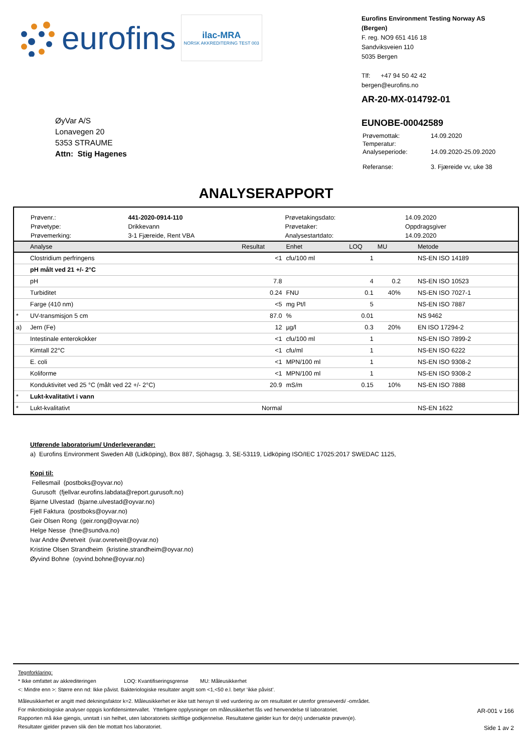eurofins
ilac-MRA
NORSK AKKREDITERING TEST 003
Eurofins Environment Testing Norway AS (Bergen)
F. reg. NO9 651 416 18
Sandviksveien 110
5035 Bergen
Tlf: +47 94 50 42 42
bergen@eurofins.no
ØyVar A/S
Lonavegen 20
5353 STRAUME
Attn: Stig Hagenes
AR-20-MX-014792-01
EUNOBE-00042589
| Prøvemottak: | 14.09.2020 |
| Temperatur: | |
| Analyseperiode: | 14.09.2020-25.09.2020 |
| Referanse: | 3. Fjæreide vv, uke 38 |
ANALYSERAPPORT
| Prøvenr.: | 441-2020-0914-110 | Prøvetakingsdato: | 14.09.2020 |
| Prøvetype: | Drikkevann | Prøvetaker: | Oppdragsgiver |
| Prøvemerking: | 3-1 Fjæreide, Rent VBA | Analysestartdato: | 14.09.2020 |
| | Analyse | Resultat | Enhet | LOQ | MU | Metode |
| --- | --- | --- | --- | --- | --- | --- |
| | Clostridium perfringens | <1 | cfu/100 ml | 1 | | NS-EN ISO 14189 |
| | pH målt ved 21 +/- 2°C | | | | | |
| | pH | 7.8 | | 4 | 0.2 | NS-EN ISO 10523 |
| | Turbiditet | 0.24 | FNU | 0.1 | 40% | NS-EN ISO 7027-1 |
| | Farge (410 nm) | <5 | mg Pt/l | 5 | | NS-EN ISO 7887 |
| * | UV-transmisjon 5 cm | 87.0 | % | 0.01 | | NS 9462 |
| a) | Jern (Fe) | 12 | µg/l | 0.3 | 20% | EN ISO 17294-2 |
| | Intestinale enterokokker | <1 | cfu/100 ml | 1 | | NS-EN ISO 7899-2 |
| | Kimtall 22°C | <1 | cfu/ml | 1 | | NS-EN ISO 6222 |
| | E. coli | <1 | MPN/100 ml | 1 | | NS-EN ISO 9308-2 |
| | Koliforme | <1 | MPN/100 ml | 1 | | NS-EN ISO 9308-2 |
| | Konduktivitet ved 25 °C (målt ved 22 +/- 2°C) | 20.9 | mS/m | 0.15 | 10% | NS-EN ISO 7888 |
| * | Lukt-kvalitativt i vann | | | | | |
| * | Lukt-kvalitativt | Normal | | | | NS-EN 1622 |
Utførende laboratorium/ Underleverandør:
a) Eurofins Environment Sweden AB (Lidköping), Box 887, Sjöhagsg. 3, SE-53119, Lidköping ISO/IEC 17025:2017 SWEDAC 1125,
Kopi til:
Fellesmail (postboks@oyvar.no)
Gurusoft (fjellvar.eurofins.labdata@report.gurusoft.no)
Bjarne Ulvestad (bjarne.ulvestad@oyvar.no)
Fjell Faktura (postboks@oyvar.no)
Geir Olsen Rong (geir.rong@oyvar.no)
Helge Nesse (hne@sundva.no)
Ivar Andre Øvretveit (ivar.ovretveit@oyvar.no)
Kristine Olsen Strandheim (kristine.strandheim@oyvar.no)
Øyvind Bohne (oyvind.bohne@oyvar.no)
Tegnforklaring:
* Ikke omfattet av akkrediteringen LOQ: Kvantifiseringsgrense MU: Måleusikkerhet
<: Mindre enn >: Større enn nd: Ikke påvist. Bakteriologiske resultater angitt som <1,<50 e.l. betyr ‘ikke påvist’.
Måleusikkerhet er angitt med dekningsfaktor k=2. Måleusikkerhet er ikke tatt hensyn til ved vurdering av om resultatet er utenfor grenseverdi/ -området.
For mikrobiologiske analyser oppgis konfidensintervallet. Ytterligere opplysninger om måleusikkerhet fås ved henvendelse til laboratoriet.
Rapporten må ikke gjengis, unntatt i sin helhet, uten laboratoriets skriftlige godkjennelse. Resultatene gjelder kun for de(n) undersøkte prøven(e).
Resultater gjelder prøven slik den ble mottatt hos laboratoriet.
AR-001 v 166
Side 1 av 2